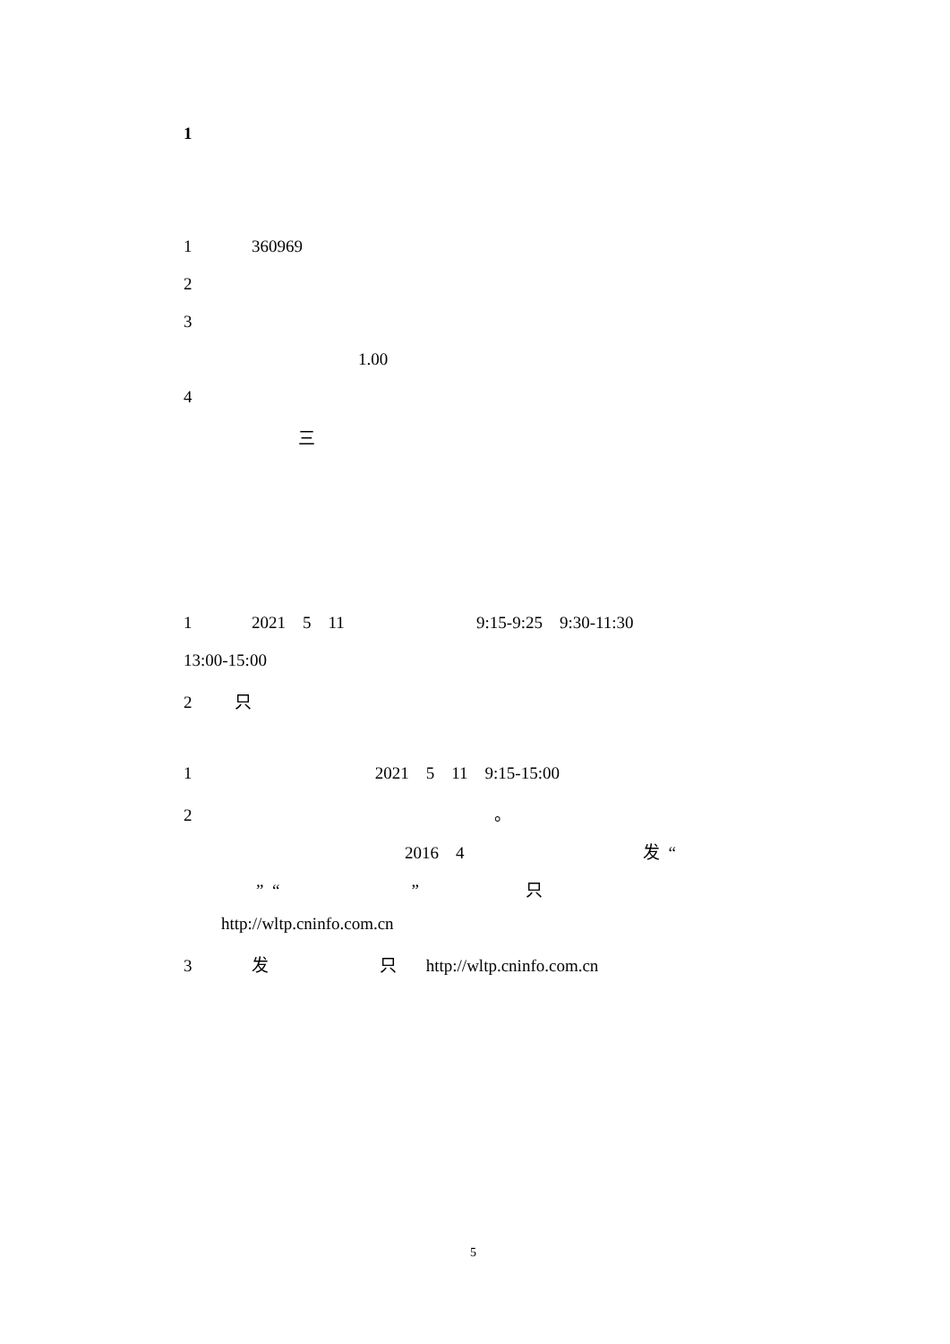1
1 360969
2
3
1.00
4
三
1 2021 5 11 9:15-9:25 9:30-11:30
13:00-15:00
2 只
1 2021 5 11 9:15-15:00
2 。
2016 4 发 “
” “ ” 只
http://wltp.cninfo.com.cn
3 发 只 http://wltp.cninfo.com.cn
5